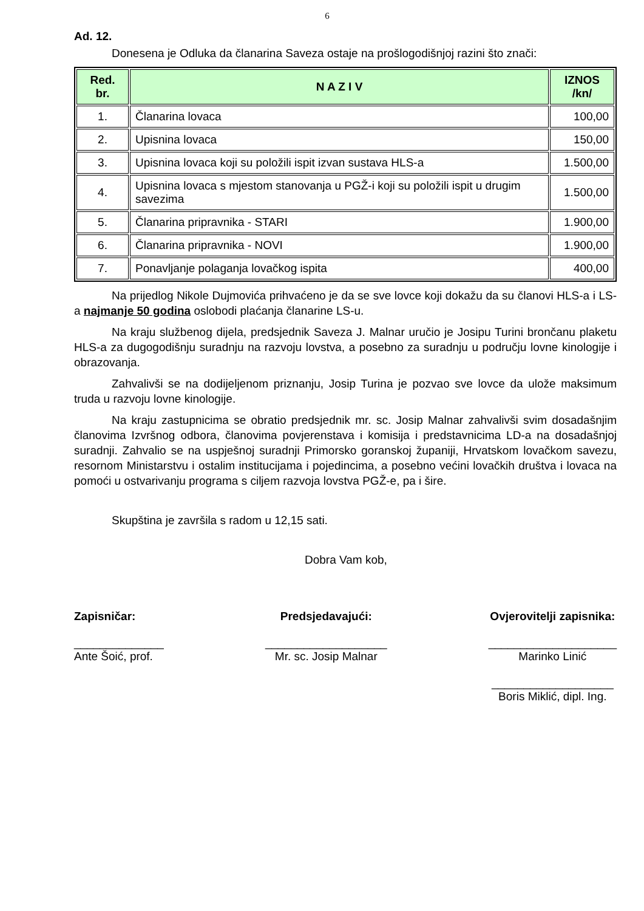6
Ad. 12.
Donesena je Odluka da članarina Saveza ostaje na prošlogodišnjoj razini što znači:
| Red. br. | N A Z I V | IZNOS /kn/ |
| --- | --- | --- |
| 1. | Članarina lovaca | 100,00 |
| 2. | Upisnina lovaca | 150,00 |
| 3. | Upisnina lovaca koji su položili ispit izvan sustava HLS-a | 1.500,00 |
| 4. | Upisnina lovaca s mjestom stanovanja u PGŽ-i koji su položili ispit u drugim savezima | 1.500,00 |
| 5. | Članarina pripravnika - STARI | 1.900,00 |
| 6. | Članarina pripravnika - NOVI | 1.900,00 |
| 7. | Ponavljanje polaganja lovačkog ispita | 400,00 |
Na prijedlog Nikole Dujmovića prihvaćeno je da se sve lovce koji dokažu da su članovi HLS-a i LS-a najmanje 50 godina oslobodi plaćanja članarine LS-u.
Na kraju službenog dijela, predsjednik Saveza J. Malnar uručio je Josipu Turini brončanu plaketu HLS-a za dugogodišnju suradnju na razvoju lovstva, a posebno za suradnju u području lovne kinologije i obrazovanja.
Zahvalivši se na dodijeljenom priznanju, Josip Turina je pozvao sve lovce da ulože maksimum truda u razvoju lovne kinologije.
Na kraju zastupnicima se obratio predsjednik mr. sc. Josip Malnar zahvalivši svim dosadašnjim članovima Izvršnog odbora, članovima povjerenstava i komisija i predstavnicima LD-a na dosadašnjoj suradnji. Zahvalio se na uspješnoj suradnji Primorsko goranskoj županiji, Hrvatskom lovačkom savezu, resornom Ministarstvu i ostalim institucijama i pojedincima, a posebno većini lovačkih društva i lovaca na pomoći u ostvarivanju programa s ciljem razvoja lovstva PGŽ-e, pa i šire.
Skupština je završila s radom u 12,15 sati.
Dobra Vam kob,
Zapisničar:
______________
Ante Šoić, prof.
Predsjedavajući:
___________________
Mr. sc. Josip Malnar
Ovjerovitelji zapisnika:
____________________
Marinko Linić
___________________
Boris Miklić, dipl. Ing.